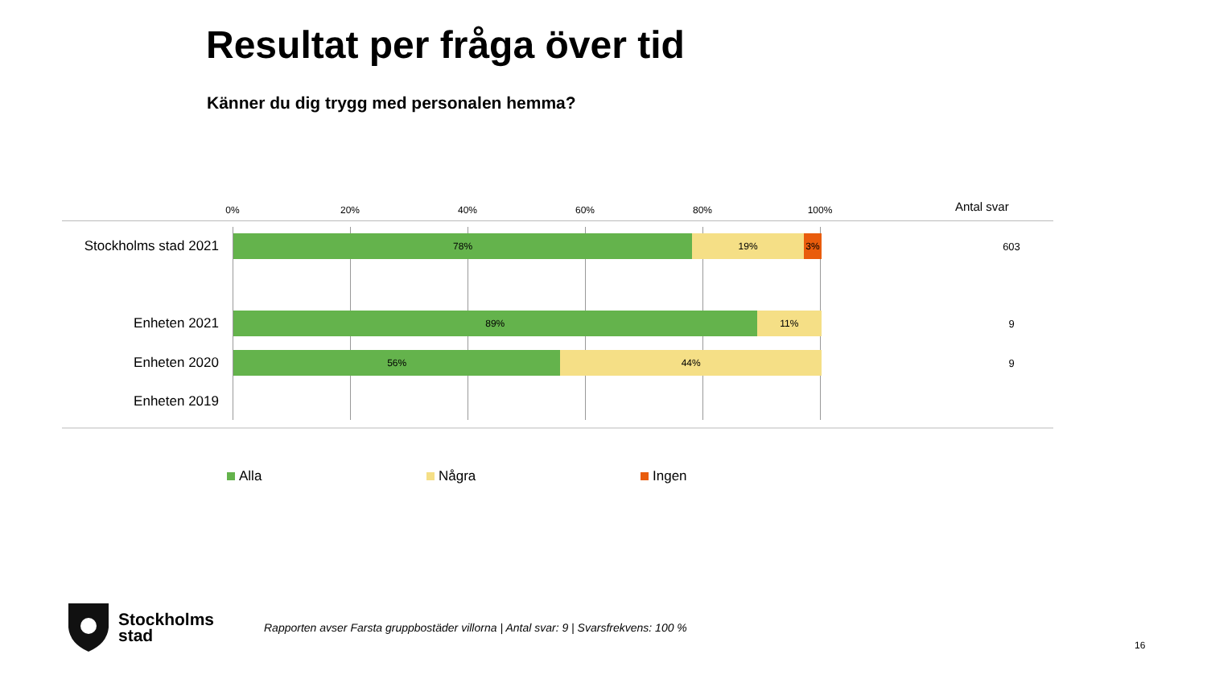Resultat per fråga över tid
Känner du dig trygg med personalen hemma?
0% 20% 40% 60% 80% 100% Antal svar
Stockholms stad 2021
78% 19% 3%
603
Enheten 2021
89% 11%
9
Enheten 2020
56% 44%
9
Enheten 2019
Alla Några Ingen
Stockholms
stad
Rapporten avser Farsta gruppbostäder villorna | Antal svar: 9 | Svarsfrekvens: 100 %
16